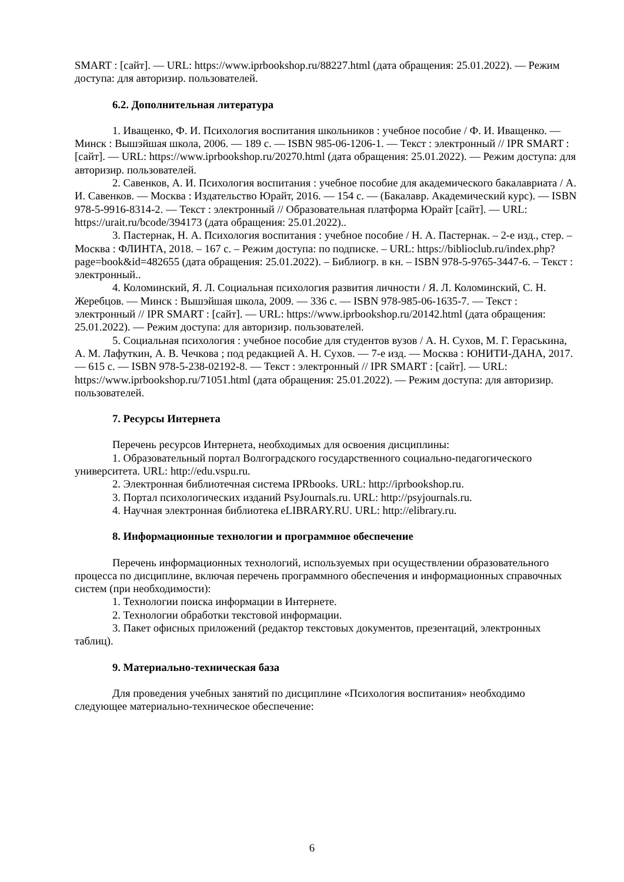SMART : [сайт]. — URL: https://www.iprbookshop.ru/88227.html (дата обращения: 25.01.2022). — Режим доступа: для авторизир. пользователей.
6.2. Дополнительная литература
1. Иващенко, Ф. И. Психология воспитания школьников : учебное пособие / Ф. И. Иващенко. — Минск : Вышэйшая школа, 2006. — 189 c. — ISBN 985-06-1206-1. — Текст : электронный // IPR SMART : [сайт]. — URL: https://www.iprbookshop.ru/20270.html (дата обращения: 25.01.2022). — Режим доступа: для авторизир. пользователей.
2. Савенков, А. И. Психология воспитания : учебное пособие для академического бакалавриата / А. И. Савенков. — Москва : Издательство Юрайт, 2016. — 154 с. — (Бакалавр. Академический курс). — ISBN 978-5-9916-8314-2. — Текст : электронный // Образовательная платформа Юрайт [сайт]. — URL: https://urait.ru/bcode/394173 (дата обращения: 25.01.2022)..
3. Пастернак, Н. А. Психология воспитания : учебное пособие / Н. А. Пастернак. – 2-е изд., стер. – Москва : ФЛИНТА, 2018. – 167 с. – Режим доступа: по подписке. – URL: https://biblioclub.ru/index.php?page=book&id=482655 (дата обращения: 25.01.2022). – Библиогр. в кн. – ISBN 978-5-9765-3447-6. – Текст : электронный..
4. Коломинский, Я. Л. Социальная психология развития личности / Я. Л. Коломинский, С. Н. Жеребцов. — Минск : Вышэйшая школа, 2009. — 336 c. — ISBN 978-985-06-1635-7. — Текст : электронный // IPR SMART : [сайт]. — URL: https://www.iprbookshop.ru/20142.html (дата обращения: 25.01.2022). — Режим доступа: для авторизир. пользователей.
5. Социальная психология : учебное пособие для студентов вузов / А. Н. Сухов, М. Г. Гераськина, А. М. Лафуткин, А. В. Чечкова ; под редакцией А. Н. Сухов. — 7-е изд. — Москва : ЮНИТИ-ДАНА, 2017. — 615 c. — ISBN 978-5-238-02192-8. — Текст : электронный // IPR SMART : [сайт]. — URL: https://www.iprbookshop.ru/71051.html (дата обращения: 25.01.2022). — Режим доступа: для авторизир. пользователей.
7. Ресурсы Интернета
Перечень ресурсов Интернета, необходимых для освоения дисциплины:
1. Образовательный портал Волгоградского государственного социально-педагогического университета. URL: http://edu.vspu.ru.
2. Электронная библиотечная система IPRbooks. URL: http://iprbookshop.ru.
3. Портал психологических изданий PsyJournals.ru. URL: http://psyjournals.ru.
4. Научная электронная библиотека eLIBRARY.RU. URL: http://elibrary.ru.
8. Информационные технологии и программное обеспечение
Перечень информационных технологий, используемых при осуществлении образовательного процесса по дисциплине, включая перечень программного обеспечения и информационных справочных систем (при необходимости):
1. Технологии поиска информации в Интернете.
2. Технологии обработки текстовой информации.
3. Пакет офисных приложений (редактор текстовых документов, презентаций, электронных таблиц).
9. Материально-техническая база
Для проведения учебных занятий по дисциплине «Психология воспитания» необходимо следующее материально-техническое обеспечение:
6